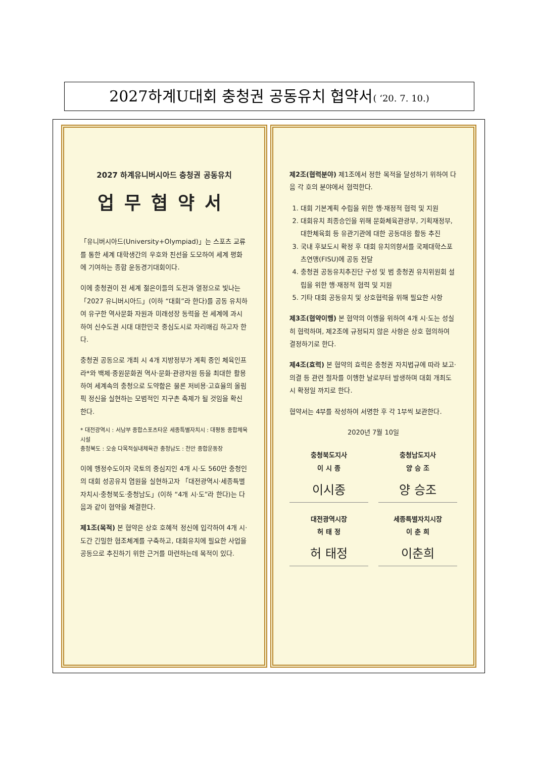2027하계U대회 충청권 공동유치 협약서( ‘20. 7. 10.)
2027 하계유니버시아드 충청권 공동유치
업무협약서
「유니버시아드(University+Olympiad)」는 스포츠 교류를 통한 세계 대학생간의 우호와 친선을 도모하여 세계 평화에 기여하는 종합 운동경기대회이다.
이에 충청권이 전 세계 젊은이들의 도전과 열정으로 빛나는 「2027 유니버시아드」(이하 “대회”라 한다)를 공동 유치하여 유구한 역사문화 자원과 미래성장 동력을 전 세계에 과시하여 신수도권 시대 대한민국 중심도시로 자리매김 하고자 한다.
충청권 공동으로 개최 시 4개 지방정부가 계획 중인 체육인프라*와 백제·중원문화권 역사·문화·관광자원 등을 최대한 활용하여 세계속의 충청으로 도약함은 물론 저비용·고효율의 올림픽 정신을 실현하는 모범적인 지구촌 축제가 될 것임을 확신한다.
* 대전광역시 : 서남부 종합스포츠타운 세종특별자치시 : 대평동 종합체육시설
충청북도 : 오송 다목적실내체육관 충청남도 : 천안 종합운동장
이에 행정수도이자 국토의 중심지인 4개 시·도 560만 충청인의 대회 성공유치 염원을 실현하고자 「대전광역시·세종특별자치시·충청북도·충청남도」(이하 “4개 시·도”라 한다)는 다음과 같이 협약을 체결한다.
제1조(목적) 본 협약은 상호 호혜적 정신에 입각하여 4개 시·도간 긴밀한 협조체계를 구축하고, 대회유치에 필요한 사업을 공동으로 추진하기 위한 근거를 마련하는데 목적이 있다.
제2조(협력분야) 제1조에서 정한 목적을 달성하기 위하여 다음 각 호의 분야에서 협력한다.
1. 대회 기본계획 수립을 위한 행·재정적 협력 및 지원
2. 대회유치 최종승인을 위해 문화체육관광부, 기획재정부, 대한체육회 등 유관기관에 대한 공동대응 활동 추진
3. 국내 후보도시 확정 후 대회 유치의향서를 국제대학스포츠연맹(FISU)에 공동 전달
4. 충청권 공동유치추진단 구성 및 범 충청권 유치위원회 설립을 위한 행·재정적 협력 및 지원
5. 기타 대회 공동유치 및 상호협력을 위해 필요한 사항
제3조(협약이행) 본 협약의 이행을 위하여 4개 시·도는 성실히 협력하며, 제2조에 규정되지 않은 사항은 상호 협의하여 결정하기로 한다.
제4조(효력) 본 협약의 효력은 충청권 자치법규에 따라 보고·의결 등 관련 절차를 이행한 날로부터 발생하며 대회 개최도시 확정일 까지로 한다.
협약서는 4부를 작성하여 서명한 후 각 1부씩 보관한다.
2020년 7월 10일
충청북도지사
이 시 종
이시종
충청남도지사
양 승 조
양 승조
대전광역시장
허 태 정
허 태정
세종특별자치시장
이 춘 희
이춘희